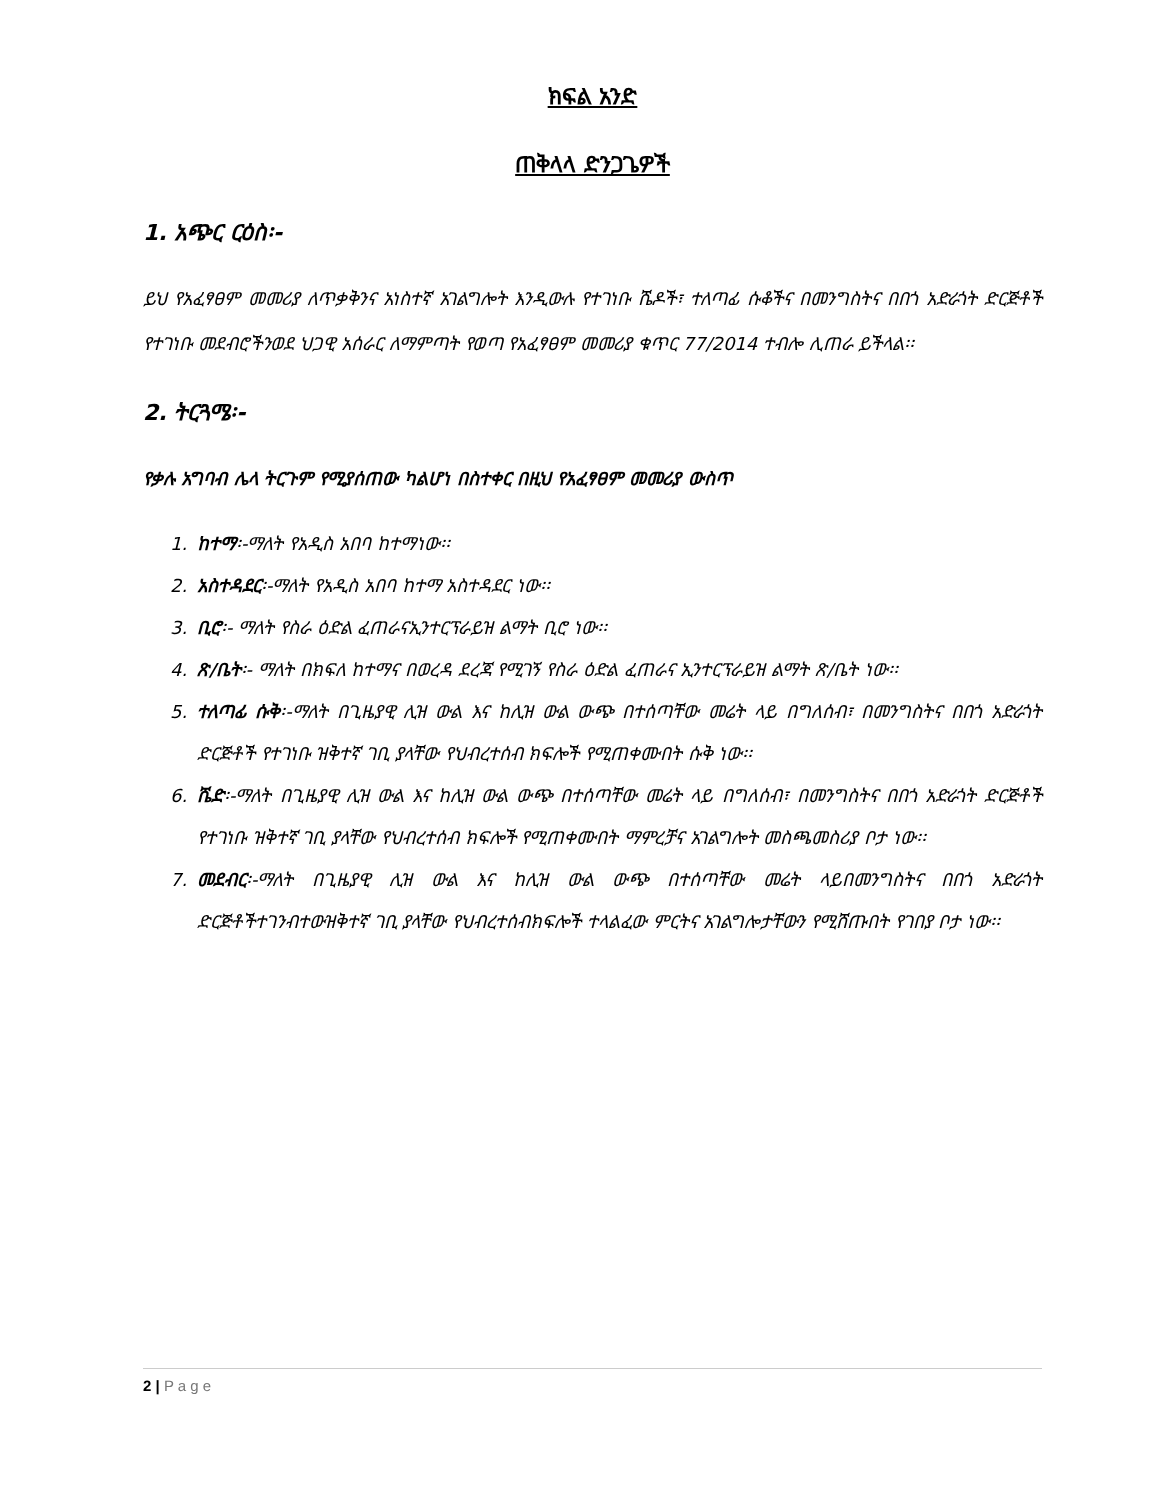ክፍል አንድ
ጠቅላላ ድንጋጌዎች
1. አጭር ርዕስ፡-
ይህ የአፈፃፀም መመሪያ ለጥቃቅንና አነስተኛ አገልግሎት እንዲውሉ የተገነቡ ሼዶች፣ ተለጣፊ ሱቆችና በመንግስትና በበጎ አድራጎት ድርጅቶች የተገነቡ መደብሮችንወደ ህጋዊ አሰራር ለማምጣት የወጣ የአፈፃፀም መመሪያ ቁጥር 77/2014 ተብሎ ሊጠራ ይችላል፡፡
2. ትርጓሜ፡-
የቃሉ አግባብ ሌላ ትርጉም የሚያሰጠው ካልሆነ በስተቀር በዚህ የአፈፃፀም መመሪያ ውስጥ
1. ከተማ፡-ማለት የአዲስ አበባ ከተማነው፡፡
2. አስተዳደር፡-ማለት የአዲስ አበባ ከተማ አስተዳደር ነው፡፡
3. ቢሮ፡- ማለት የስራ ዕድል ፈጠራናኢንተርፕራይዝ ልማት ቢሮ ነው፡፡
4. ጽ/ቤት፡- ማለት በክፍለ ከተማና በወረዳ ደረጃ የሚገኝ የስራ ዕድል ፈጠራና ኢንተርፕራይዝ ልማት ጽ/ቤት ነው፡፡
5. ተለጣፊ ሱቅ፡-ማለት በጊዜያዊ ሊዝ ውል እና ከሊዝ ውል ውጭ በተሰጣቸው መሬት ላይ በግለሰብ፣ በመንግስትና በበጎ አድራጎት ድርጅቶች የተገነቡ ዝቅተኛ ገቢ ያላቸው የህብረተሰብ ክፍሎች የሚጠቀሙበት ሱቅ ነው፡፡
6. ሼድ፡-ማለት በጊዜያዊ ሊዝ ውል እና ከሊዝ ውል ውጭ በተሰጣቸው መሬት ላይ በግለሰብ፣ በመንግስትና በበጎ አድራጎት ድርጅቶች የተገነቡ ዝቅተኛ ገቢ ያላቸው የህብረተሰብ ክፍሎች የሚጠቀሙበት ማምረቻና አገልግሎት መስጫመስሪያ ቦታ ነው፡፡
7. መደብር፡-ማለት በጊዜያዊ ሊዝ ውል እና ከሊዝ ውል ውጭ በተሰጣቸው መሬት ላይበመንግስትና በበጎ አድራጎት ድርጅቶችተገንብተውዝቅተኛ ገቢ ያላቸው የህብረተሰብክፍሎች ተላልፈው ምርትና አገልግሎታቸውን የሚሸጡበት የገበያ ቦታ ነው፡፡
2 | P a g e